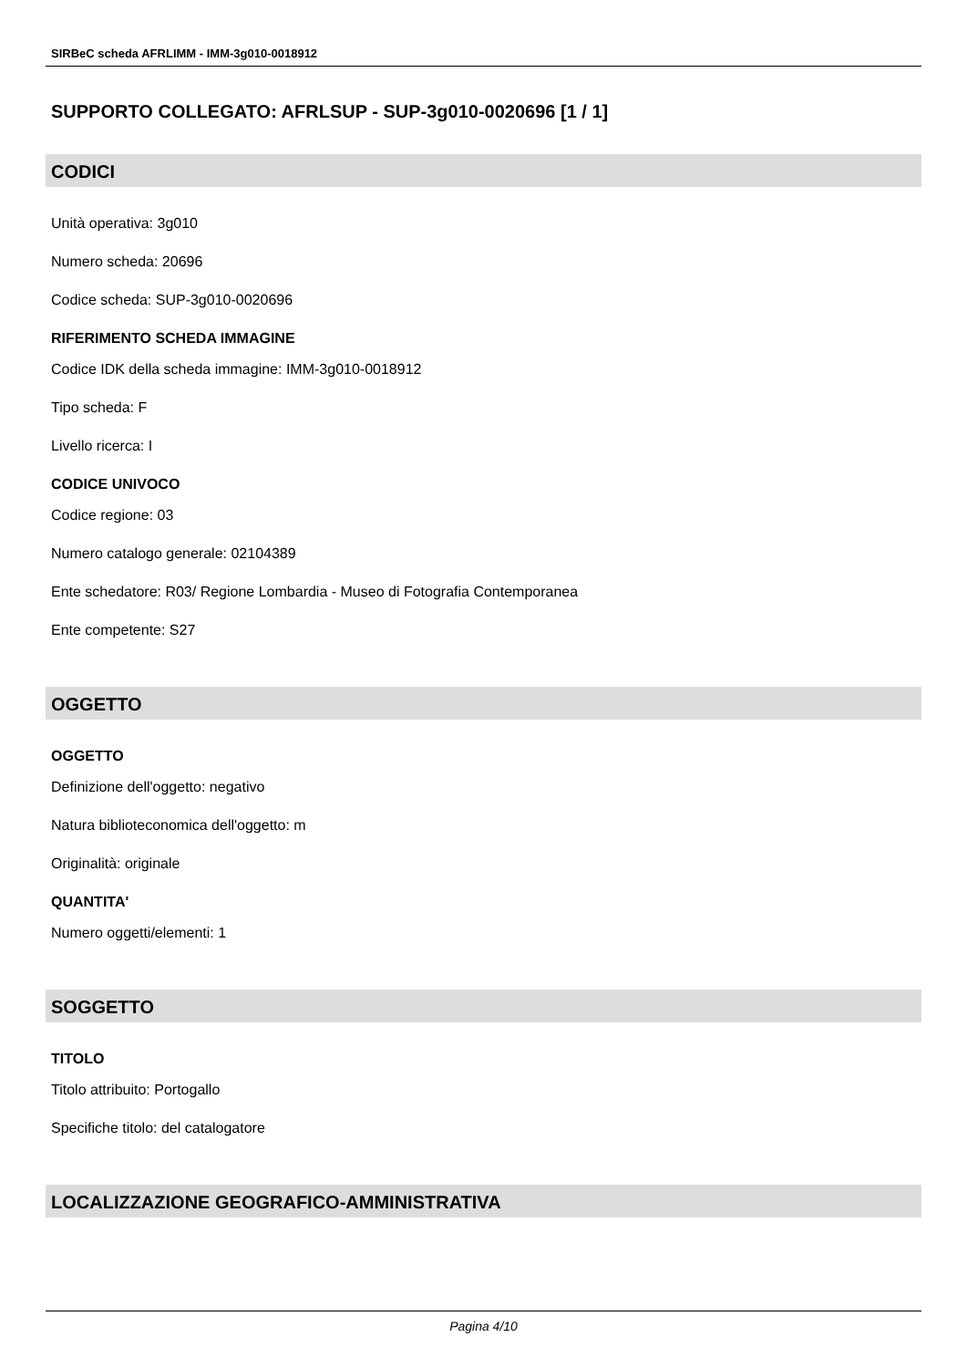SIRBeC scheda AFRLIMM - IMM-3g010-0018912
SUPPORTO COLLEGATO: AFRLSUP - SUP-3g010-0020696 [1 / 1]
CODICI
Unità operativa: 3g010
Numero scheda: 20696
Codice scheda: SUP-3g010-0020696
RIFERIMENTO SCHEDA IMMAGINE
Codice IDK della scheda immagine: IMM-3g010-0018912
Tipo scheda: F
Livello ricerca: I
CODICE UNIVOCO
Codice regione: 03
Numero catalogo generale: 02104389
Ente schedatore: R03/ Regione Lombardia - Museo di Fotografia Contemporanea
Ente competente: S27
OGGETTO
OGGETTO
Definizione dell'oggetto: negativo
Natura biblioteconomica dell'oggetto: m
Originalità: originale
QUANTITA'
Numero oggetti/elementi: 1
SOGGETTO
TITOLO
Titolo attribuito: Portogallo
Specifiche titolo: del catalogatore
LOCALIZZAZIONE GEOGRAFICO-AMMINISTRATIVA
Pagina 4/10